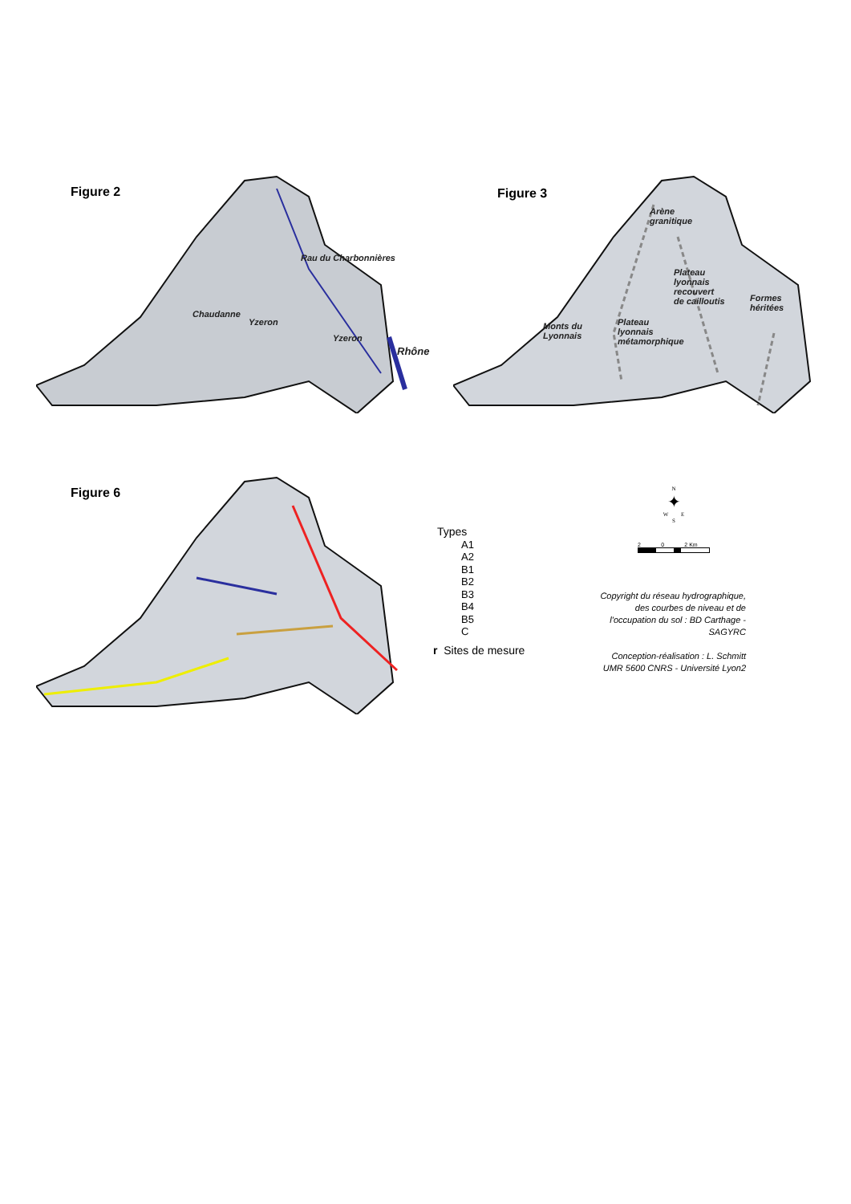Figure 2
Chaudanne
Yzeron
Rau du Charbonnières
Yzeron
Rhône
Figure 3
Arène
granitique
Plateau
lyonnais
recouvert
de cailloutis
Formes
héritées
Monts du
Lyonnais
Plateau
lyonnais
métamorphique
Figure 6
Types
A1
A2
B1
B2
B3
B4
B5
C
r Sites de mesure
N
✦
W E
S
2 0 2 Km
Copyright du réseau hydrographique, des courbes de niveau et de l'occupation du sol : BD Carthage - SAGYRC
Conception-réalisation : L. Schmitt UMR 5600 CNRS - Université Lyon2